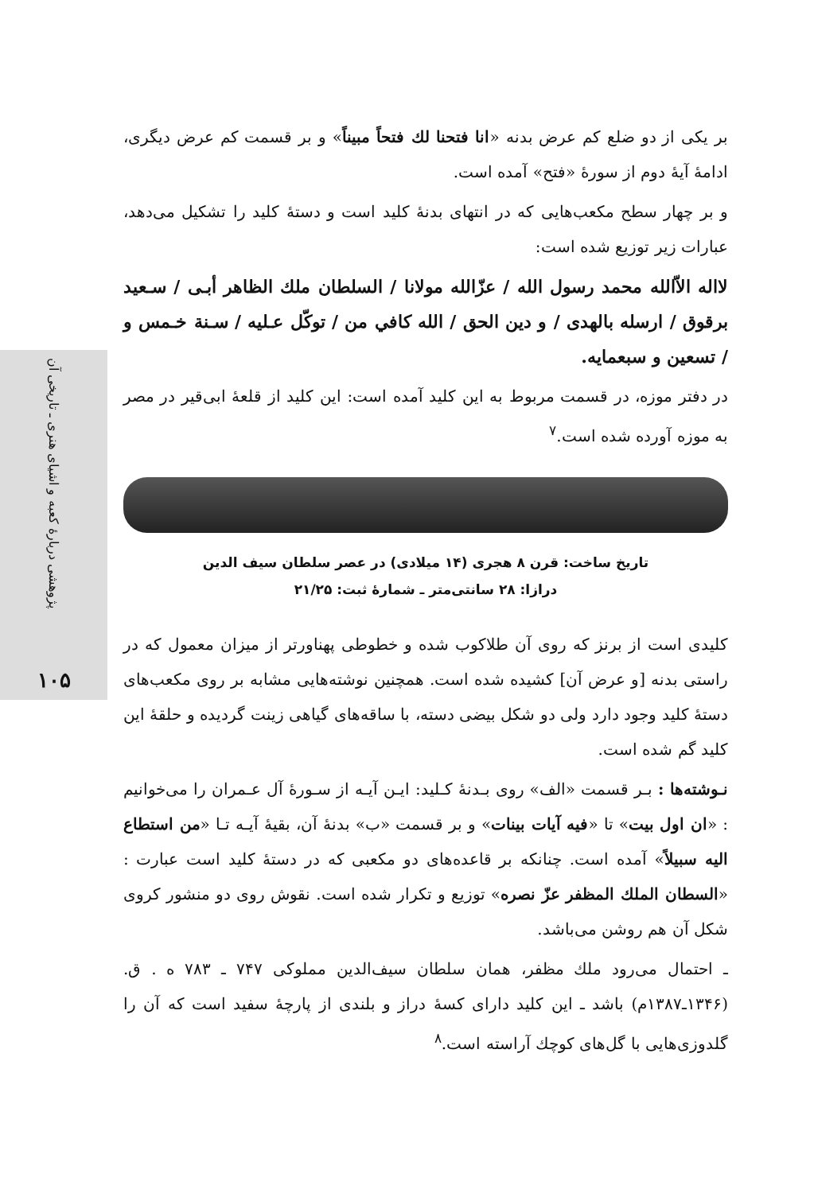پژوهشی دربارهٔ کعبه و اشیای هنری ـ تاریخی آن
۱۰۵
بر یکی از دو ضلع کم عرض بدنه «انا فتحنا لك فتحاً مبيناً» و بر قسمت کم عرض دیگری، ادامهٔ آیهٔ دوم از سورهٔ «فتح» آمده است.
و بر چهار سطح مکعب‌هایی که در انتهای بدنهٔ کلید است و دستهٔ کلید را تشکیل می‌دهد، عبارات زیر توزیع شده است:
لااله الاّالله محمد رسول الله / عزّالله مولانا / السلطان ملك الظاهر أبـی / سـعيد برقوق / ارسله بالهدی / و دين الحق / الله كافي من / توكّل عـليه / سـنة خـمس و / تسعين و سبعمايه.
در دفتر موزه، در قسمت مربوط به این کلید آمده است: این کلید از قلعهٔ ابی‌قیر در مصر به موزه آورده شده است.<sup>۷</sup>
تاریخ ساخت: قرن ۸ هجری (۱۴ میلادی) در عصر سلطان سیف الدین
درازا: ۲۸ سانتی‌متر ـ شمارهٔ ثبت: ۲۱/۲۵
کلیدی است از برنز که روی آن طلاکوب شده و خطوطی پهناورتر از میزان معمول که در راستی بدنه [و عرض آن] کشیده شده است. همچنین نوشته‌هایی مشابه بر روی مکعب‌های دستهٔ کلید وجود دارد ولی دو شکل بیضی دسته، با ساقه‌های گیاهی زینت گردیده و حلقهٔ این کلید گم شده است.
نـوشته‌ها : بـر قسمت «الف» روی بـدنهٔ کـلید: ایـن آیـه از سـورهٔ آل عـمران را می‌خوانیم : «ان اول بيت» تا «فيه آيات بينات» و بر قسمت «ب» بدنهٔ آن، بقیهٔ آیـه تـا «من استطاع اليه سبيلاً» آمده است. چنانکه بر قاعده‌های دو مکعبی که در دستهٔ کلید است عبارت : «السطان الملك المظفر عزّ نصره» توزیع و تکرار شده است. نقوش روی دو منشور کروی شکل آن هم روشن می‌باشد.
ـ احتمال می‌رود ملك مظفر، همان سلطان سیف‌الدین مملوکی ۷۴۷ ـ ۷۸۳ ه . ق. (۱۳۴۶ـ۱۳۸۷م) باشد ـ این کلید دارای کسهٔ دراز و بلندی از پارچهٔ سفید است که آن را گلدوزی‌هایی با گل‌های کوچك آراسته است.<sup>۸</sup>